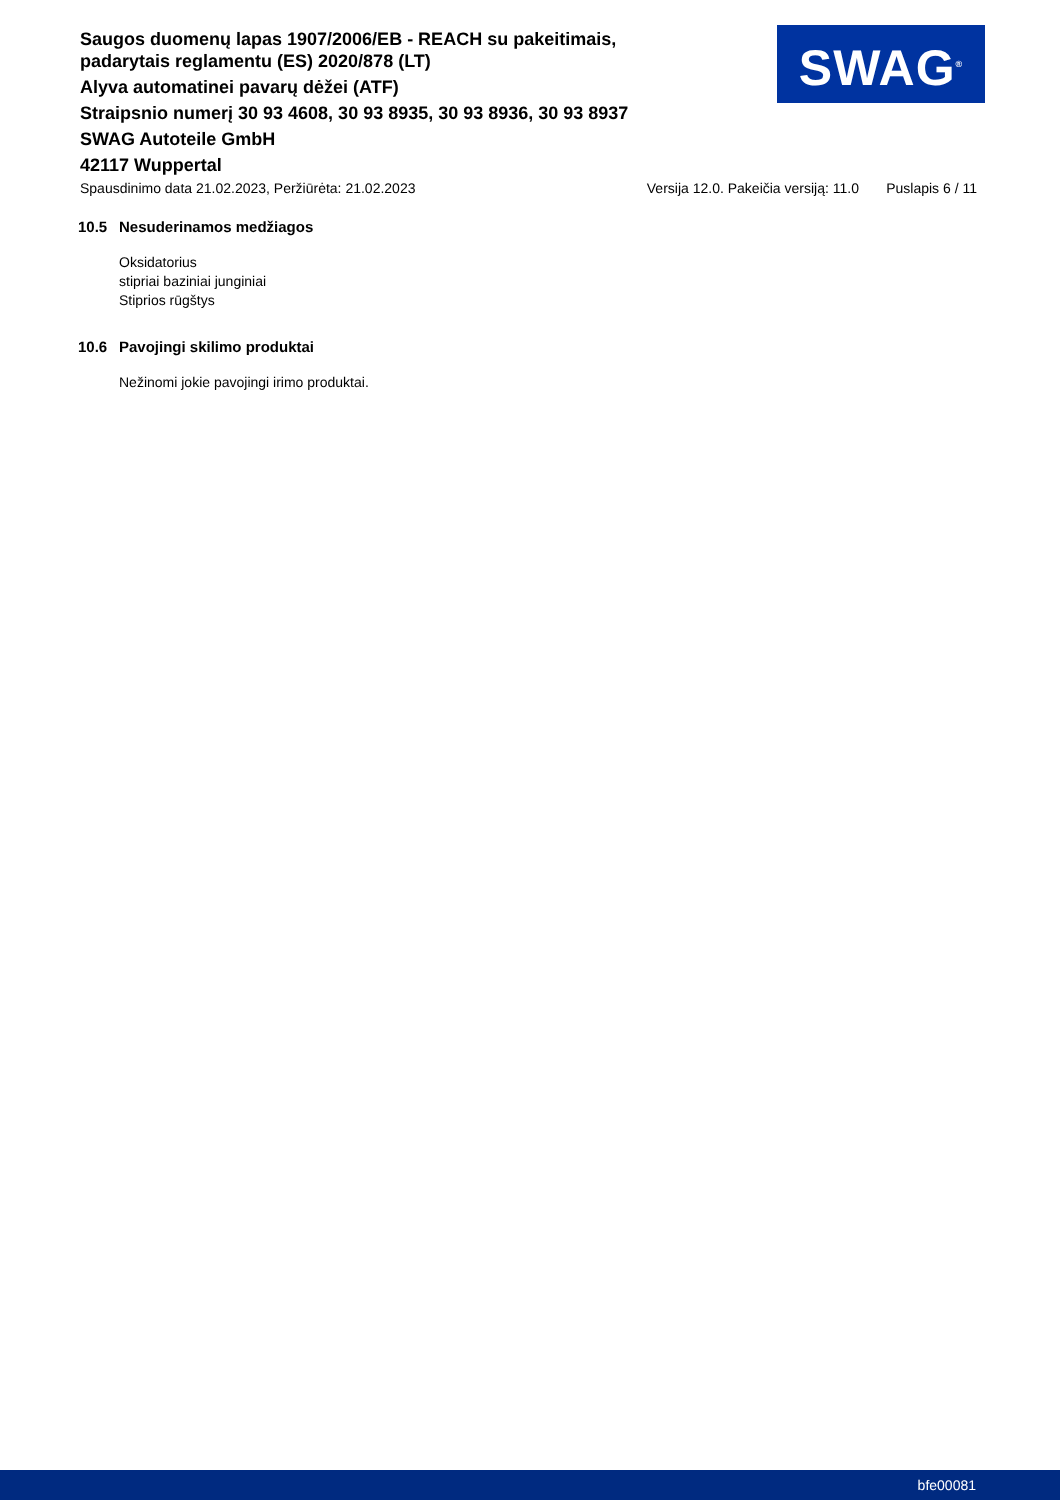Saugos duomenų lapas 1907/2006/EB - REACH su pakeitimais, padarytais reglamentu (ES) 2020/878 (LT)
Alyva automatinei pavarų dėžei (ATF)
Straipsnio numerį 30 93 4608, 30 93 8935, 30 93 8936, 30 93 8937
SWAG Autoteile GmbH
42117 Wuppertal
SWAG<sup>®</sup>
Spausdinimo data 21.02.2023, Peržiūrėta: 21.02.2023 Versija 12.0. Pakeičia versiją: 11.0 Puslapis 6 / 11
10.5 Nesuderinamos medžiagos
Oksidatorius
stipriai baziniai junginiai
Stiprios rūgštys
10.6 Pavojingi skilimo produktai
Nežinomi jokie pavojingi irimo produktai.
bfe00081